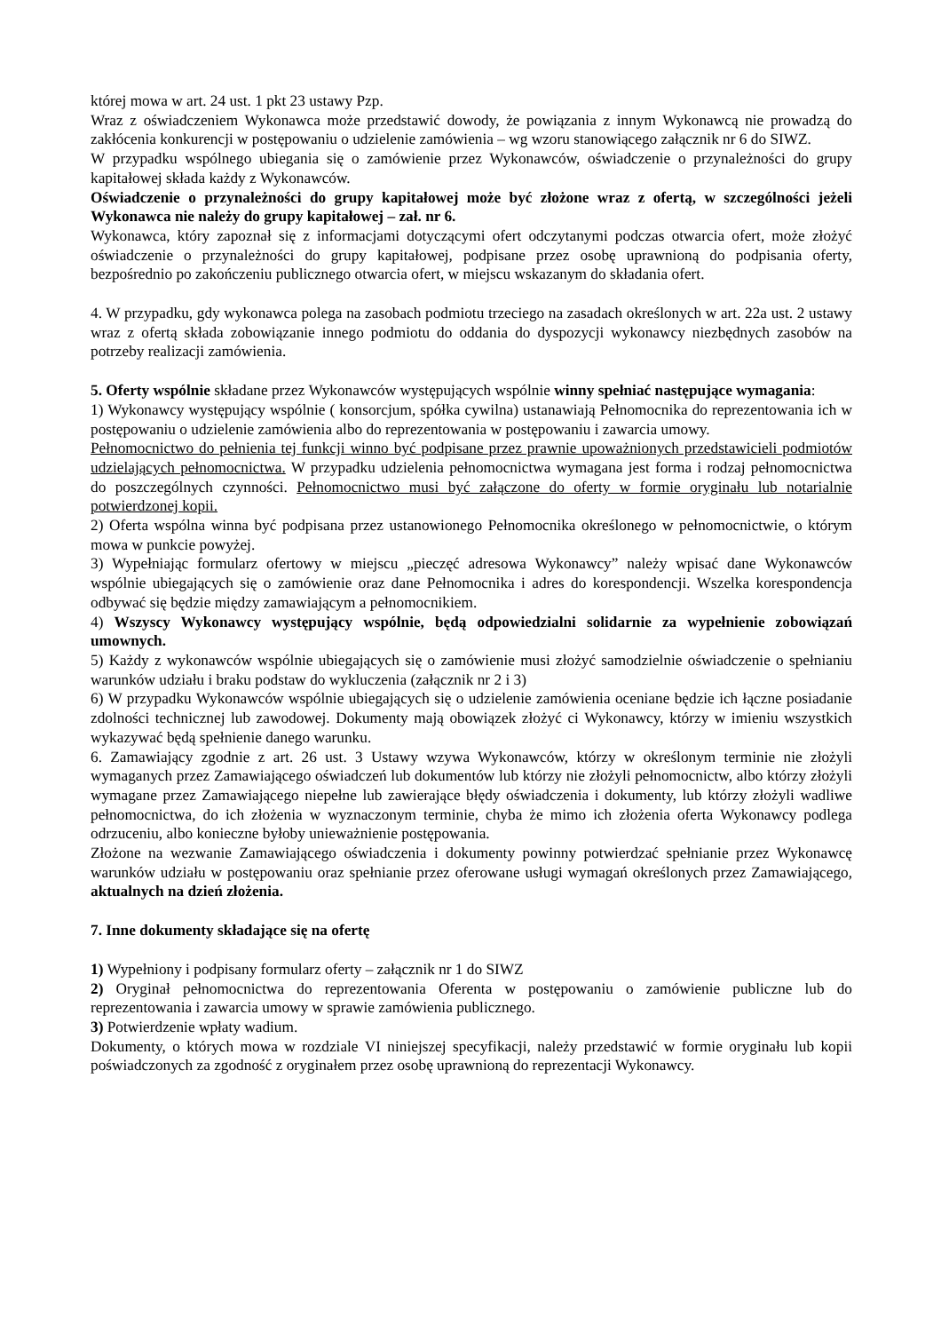której mowa w art. 24 ust. 1 pkt 23 ustawy Pzp.
Wraz z oświadczeniem Wykonawca może przedstawić dowody, że powiązania z innym Wykonawcą nie prowadzą do zakłócenia konkurencji w postępowaniu o udzielenie zamówienia – wg wzoru stanowiącego załącznik nr 6 do SIWZ.
W przypadku wspólnego ubiegania się o zamówienie przez Wykonawców, oświadczenie o przynależności do grupy kapitałowej składa każdy z Wykonawców.
Oświadczenie o przynależności do grupy kapitałowej może być złożone wraz z ofertą, w szczególności jeżeli Wykonawca nie należy do grupy kapitałowej – zał. nr 6.
Wykonawca, który zapoznał się z informacjami dotyczącymi ofert odczytanymi podczas otwarcia ofert, może złożyć oświadczenie o przynależności do grupy kapitałowej, podpisane przez osobę uprawnioną do podpisania oferty, bezpośrednio po zakończeniu publicznego otwarcia ofert, w miejscu wskazanym do składania ofert.
4. W przypadku, gdy wykonawca polega na zasobach podmiotu trzeciego na zasadach określonych w art. 22a ust. 2 ustawy wraz z ofertą składa zobowiązanie innego podmiotu do oddania do dyspozycji wykonawcy niezbędnych zasobów na potrzeby realizacji zamówienia.
5. Oferty wspólnie składane przez Wykonawców występujących wspólnie winny spełniać następujące wymagania:
1) Wykonawcy występujący wspólnie ( konsorcjum, spółka cywilna) ustanawiają Pełnomocnika do reprezentowania ich w postępowaniu o udzielenie zamówienia albo do reprezentowania w postępowaniu i zawarcia umowy.
Pełnomocnictwo do pełnienia tej funkcji winno być podpisane przez prawnie upoważnionych przedstawicieli podmiotów udzielających pełnomocnictwa. W przypadku udzielenia pełnomocnictwa wymagana jest forma i rodzaj pełnomocnictwa do poszczególnych czynności. Pełnomocnictwo musi być załączone do oferty w formie oryginału lub notarialnie potwierdzonej kopii.
2) Oferta wspólna winna być podpisana przez ustanowionego Pełnomocnika określonego w pełnomocnictwie, o którym mowa w punkcie powyżej.
3) Wypełniając formularz ofertowy w miejscu „pieczęć adresowa Wykonawcy” należy wpisać dane Wykonawców wspólnie ubiegających się o zamówienie oraz dane Pełnomocnika i adres do korespondencji. Wszelka korespondencja odbywać się będzie między zamawiającym a pełnomocnikiem.
4) Wszyscy Wykonawcy występujący wspólnie, będą odpowiedzialni solidarnie za wypełnienie zobowiązań umownych.
5) Każdy z wykonawców wspólnie ubiegających się o zamówienie musi złożyć samodzielnie oświadczenie o spełnianiu warunków udziału i braku podstaw do wykluczenia (załącznik nr 2 i 3)
6) W przypadku Wykonawców wspólnie ubiegających się o udzielenie zamówienia oceniane będzie ich łączne posiadanie zdolności technicznej lub zawodowej. Dokumenty mają obowiązek złożyć ci Wykonawcy, którzy w imieniu wszystkich wykazywać będą spełnienie danego warunku.
6. Zamawiający zgodnie z art. 26 ust. 3 Ustawy wzywa Wykonawców, którzy w określonym terminie nie złożyli wymaganych przez Zamawiającego oświadczeń lub dokumentów lub którzy nie złożyli pełnomocnictw, albo którzy złożyli wymagane przez Zamawiającego niepełne lub zawierające błędy oświadczenia i dokumenty, lub którzy złożyli wadliwe pełnomocnictwa, do ich złożenia w wyznaczonym terminie, chyba że mimo ich złożenia oferta Wykonawcy podlega odrzuceniu, albo konieczne byłoby unieważnienie postępowania.
Złożone na wezwanie Zamawiającego oświadczenia i dokumenty powinny potwierdzać spełnianie przez Wykonawcę warunków udziału w postępowaniu oraz spełnianie przez oferowane usługi wymagań określonych przez Zamawiającego, aktualnych na dzień złożenia.
7. Inne dokumenty składające się na ofertę
1) Wypełniony i podpisany formularz oferty – załącznik nr 1 do SIWZ
2) Oryginał pełnomocnictwa do reprezentowania Oferenta w postępowaniu o zamówienie publiczne lub do reprezentowania i zawarcia umowy w sprawie zamówienia publicznego.
3) Potwierdzenie wpłaty wadium.
Dokumenty, o których mowa w rozdziale VI niniejszej specyfikacji, należy przedstawić w formie oryginału lub kopii poświadczonych za zgodność z oryginałem przez osobę uprawnioną do reprezentacji Wykonawcy.